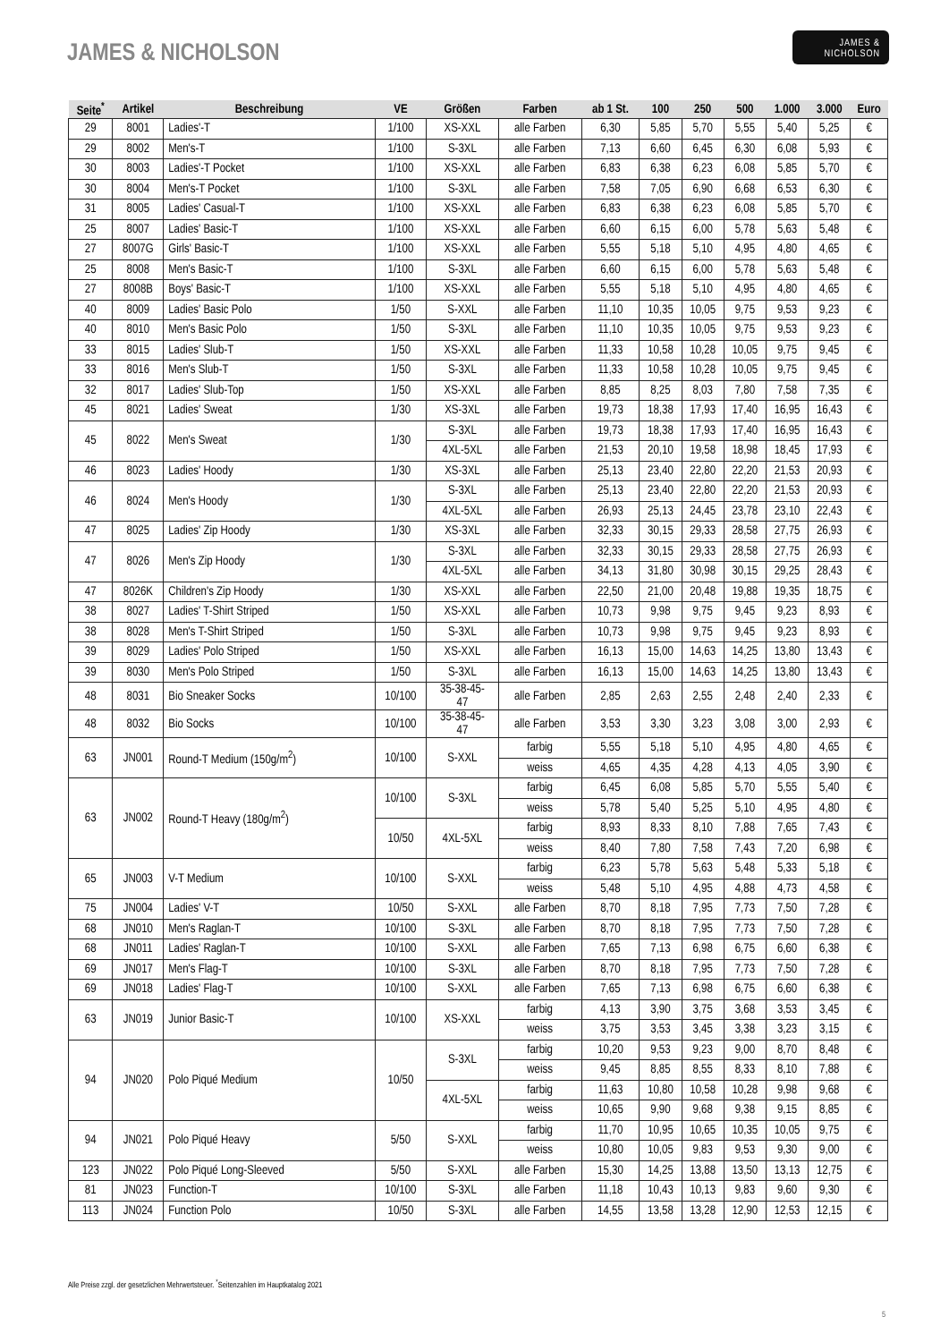JAMES & NICHOLSON
JAMES &
NICHOLSON
| Seite<sup>*</sup> | Artikel | Beschreibung | VE | Größen | Farben | ab 1 St. | 100 | 250 | 500 | 1.000 | 3.000 | Euro |
| --- | --- | --- | --- | --- | --- | --- | --- | --- | --- | --- | --- | --- |
| 29 | 8001 | Ladies'-T | 1/100 | XS-XXL | alle Farben | 6,30 | 5,85 | 5,70 | 5,55 | 5,40 | 5,25 | € |
| 29 | 8002 | Men's-T | 1/100 | S-3XL | alle Farben | 7,13 | 6,60 | 6,45 | 6,30 | 6,08 | 5,93 | € |
| 30 | 8003 | Ladies'-T Pocket | 1/100 | XS-XXL | alle Farben | 6,83 | 6,38 | 6,23 | 6,08 | 5,85 | 5,70 | € |
| 30 | 8004 | Men's-T Pocket | 1/100 | S-3XL | alle Farben | 7,58 | 7,05 | 6,90 | 6,68 | 6,53 | 6,30 | € |
| 31 | 8005 | Ladies' Casual-T | 1/100 | XS-XXL | alle Farben | 6,83 | 6,38 | 6,23 | 6,08 | 5,85 | 5,70 | € |
| 25 | 8007 | Ladies' Basic-T | 1/100 | XS-XXL | alle Farben | 6,60 | 6,15 | 6,00 | 5,78 | 5,63 | 5,48 | € |
| 27 | 8007G | Girls' Basic-T | 1/100 | XS-XXL | alle Farben | 5,55 | 5,18 | 5,10 | 4,95 | 4,80 | 4,65 | € |
| 25 | 8008 | Men's Basic-T | 1/100 | S-3XL | alle Farben | 6,60 | 6,15 | 6,00 | 5,78 | 5,63 | 5,48 | € |
| 27 | 8008B | Boys' Basic-T | 1/100 | XS-XXL | alle Farben | 5,55 | 5,18 | 5,10 | 4,95 | 4,80 | 4,65 | € |
| 40 | 8009 | Ladies' Basic Polo | 1/50 | S-XXL | alle Farben | 11,10 | 10,35 | 10,05 | 9,75 | 9,53 | 9,23 | € |
| 40 | 8010 | Men's Basic Polo | 1/50 | S-3XL | alle Farben | 11,10 | 10,35 | 10,05 | 9,75 | 9,53 | 9,23 | € |
| 33 | 8015 | Ladies' Slub-T | 1/50 | XS-XXL | alle Farben | 11,33 | 10,58 | 10,28 | 10,05 | 9,75 | 9,45 | € |
| 33 | 8016 | Men's Slub-T | 1/50 | S-3XL | alle Farben | 11,33 | 10,58 | 10,28 | 10,05 | 9,75 | 9,45 | € |
| 32 | 8017 | Ladies' Slub-Top | 1/50 | XS-XXL | alle Farben | 8,85 | 8,25 | 8,03 | 7,80 | 7,58 | 7,35 | € |
| 45 | 8021 | Ladies' Sweat | 1/30 | XS-3XL | alle Farben | 19,73 | 18,38 | 17,93 | 17,40 | 16,95 | 16,43 | € |
| 45 | 8022 | Men's Sweat | 1/30 | S-3XL | alle Farben | 19,73 | 18,38 | 17,93 | 17,40 | 16,95 | 16,43 | € |
| | | | | 4XL-5XL | alle Farben | 21,53 | 20,10 | 19,58 | 18,98 | 18,45 | 17,93 | € |
| 46 | 8023 | Ladies' Hoody | 1/30 | XS-3XL | alle Farben | 25,13 | 23,40 | 22,80 | 22,20 | 21,53 | 20,93 | € |
| 46 | 8024 | Men's Hoody | 1/30 | S-3XL | alle Farben | 25,13 | 23,40 | 22,80 | 22,20 | 21,53 | 20,93 | € |
| | | | | 4XL-5XL | alle Farben | 26,93 | 25,13 | 24,45 | 23,78 | 23,10 | 22,43 | € |
| 47 | 8025 | Ladies' Zip Hoody | 1/30 | XS-3XL | alle Farben | 32,33 | 30,15 | 29,33 | 28,58 | 27,75 | 26,93 | € |
| 47 | 8026 | Men's Zip Hoody | 1/30 | S-3XL | alle Farben | 32,33 | 30,15 | 29,33 | 28,58 | 27,75 | 26,93 | € |
| | | | | 4XL-5XL | alle Farben | 34,13 | 31,80 | 30,98 | 30,15 | 29,25 | 28,43 | € |
| 47 | 8026K | Children's Zip Hoody | 1/30 | XS-XXL | alle Farben | 22,50 | 21,00 | 20,48 | 19,88 | 19,35 | 18,75 | € |
| 38 | 8027 | Ladies' T-Shirt Striped | 1/50 | XS-XXL | alle Farben | 10,73 | 9,98 | 9,75 | 9,45 | 9,23 | 8,93 | € |
| 38 | 8028 | Men's T-Shirt Striped | 1/50 | S-3XL | alle Farben | 10,73 | 9,98 | 9,75 | 9,45 | 9,23 | 8,93 | € |
| 39 | 8029 | Ladies' Polo Striped | 1/50 | XS-XXL | alle Farben | 16,13 | 15,00 | 14,63 | 14,25 | 13,80 | 13,43 | € |
| 39 | 8030 | Men's Polo Striped | 1/50 | S-3XL | alle Farben | 16,13 | 15,00 | 14,63 | 14,25 | 13,80 | 13,43 | € |
| 48 | 8031 | Bio Sneaker Socks | 10/100 | 35-38-45- 47 | alle Farben | 2,85 | 2,63 | 2,55 | 2,48 | 2,40 | 2,33 | € |
| 48 | 8032 | Bio Socks | 10/100 | 35-38-45- 47 | alle Farben | 3,53 | 3,30 | 3,23 | 3,08 | 3,00 | 2,93 | € |
| 63 | JN001 | Round-T Medium (150g/m<sup>2</sup>) | 10/100 | S-XXL | farbig | 5,55 | 5,18 | 5,10 | 4,95 | 4,80 | 4,65 | € |
| | | | | | weiss | 4,65 | 4,35 | 4,28 | 4,13 | 4,05 | 3,90 | € |
| 63 | JN002 | Round-T Heavy (180g/m<sup>2</sup>) | 10/100 | S-3XL | farbig | 6,45 | 6,08 | 5,85 | 5,70 | 5,55 | 5,40 | € |
| | | | | | weiss | 5,78 | 5,40 | 5,25 | 5,10 | 4,95 | 4,80 | € |
| | | | 10/50 | 4XL-5XL | farbig | 8,93 | 8,33 | 8,10 | 7,88 | 7,65 | 7,43 | € |
| | | | | | weiss | 8,40 | 7,80 | 7,58 | 7,43 | 7,20 | 6,98 | € |
| 65 | JN003 | V-T Medium | 10/100 | S-XXL | farbig | 6,23 | 5,78 | 5,63 | 5,48 | 5,33 | 5,18 | € |
| | | | | | weiss | 5,48 | 5,10 | 4,95 | 4,88 | 4,73 | 4,58 | € |
| 75 | JN004 | Ladies' V-T | 10/50 | S-XXL | alle Farben | 8,70 | 8,18 | 7,95 | 7,73 | 7,50 | 7,28 | € |
| 68 | JN010 | Men's Raglan-T | 10/100 | S-3XL | alle Farben | 8,70 | 8,18 | 7,95 | 7,73 | 7,50 | 7,28 | € |
| 68 | JN011 | Ladies' Raglan-T | 10/100 | S-XXL | alle Farben | 7,65 | 7,13 | 6,98 | 6,75 | 6,60 | 6,38 | € |
| 69 | JN017 | Men's Flag-T | 10/100 | S-3XL | alle Farben | 8,70 | 8,18 | 7,95 | 7,73 | 7,50 | 7,28 | € |
| 69 | JN018 | Ladies' Flag-T | 10/100 | S-XXL | alle Farben | 7,65 | 7,13 | 6,98 | 6,75 | 6,60 | 6,38 | € |
| 63 | JN019 | Junior Basic-T | 10/100 | XS-XXL | farbig | 4,13 | 3,90 | 3,75 | 3,68 | 3,53 | 3,45 | € |
| | | | | | weiss | 3,75 | 3,53 | 3,45 | 3,38 | 3,23 | 3,15 | € |
| 94 | JN020 | Polo Piqué Medium | 10/50 | S-3XL | farbig | 10,20 | 9,53 | 9,23 | 9,00 | 8,70 | 8,48 | € |
| | | | | | weiss | 9,45 | 8,85 | 8,55 | 8,33 | 8,10 | 7,88 | € |
| | | | | 4XL-5XL | farbig | 11,63 | 10,80 | 10,58 | 10,28 | 9,98 | 9,68 | € |
| | | | | | weiss | 10,65 | 9,90 | 9,68 | 9,38 | 9,15 | 8,85 | € |
| 94 | JN021 | Polo Piqué Heavy | 5/50 | S-XXL | farbig | 11,70 | 10,95 | 10,65 | 10,35 | 10,05 | 9,75 | € |
| | | | | | weiss | 10,80 | 10,05 | 9,83 | 9,53 | 9,30 | 9,00 | € |
| 123 | JN022 | Polo Piqué Long-Sleeved | 5/50 | S-XXL | alle Farben | 15,30 | 14,25 | 13,88 | 13,50 | 13,13 | 12,75 | € |
| 81 | JN023 | Function-T | 10/100 | S-3XL | alle Farben | 11,18 | 10,43 | 10,13 | 9,83 | 9,60 | 9,30 | € |
| 113 | JN024 | Function Polo | 10/50 | S-3XL | alle Farben | 14,55 | 13,58 | 13,28 | 12,90 | 12,53 | 12,15 | € |
Alle Preise zzgl. der gesetzlichen Mehrwertsteuer. <sup>*</sup>Seitenzahlen im Hauptkatalog 2021
5